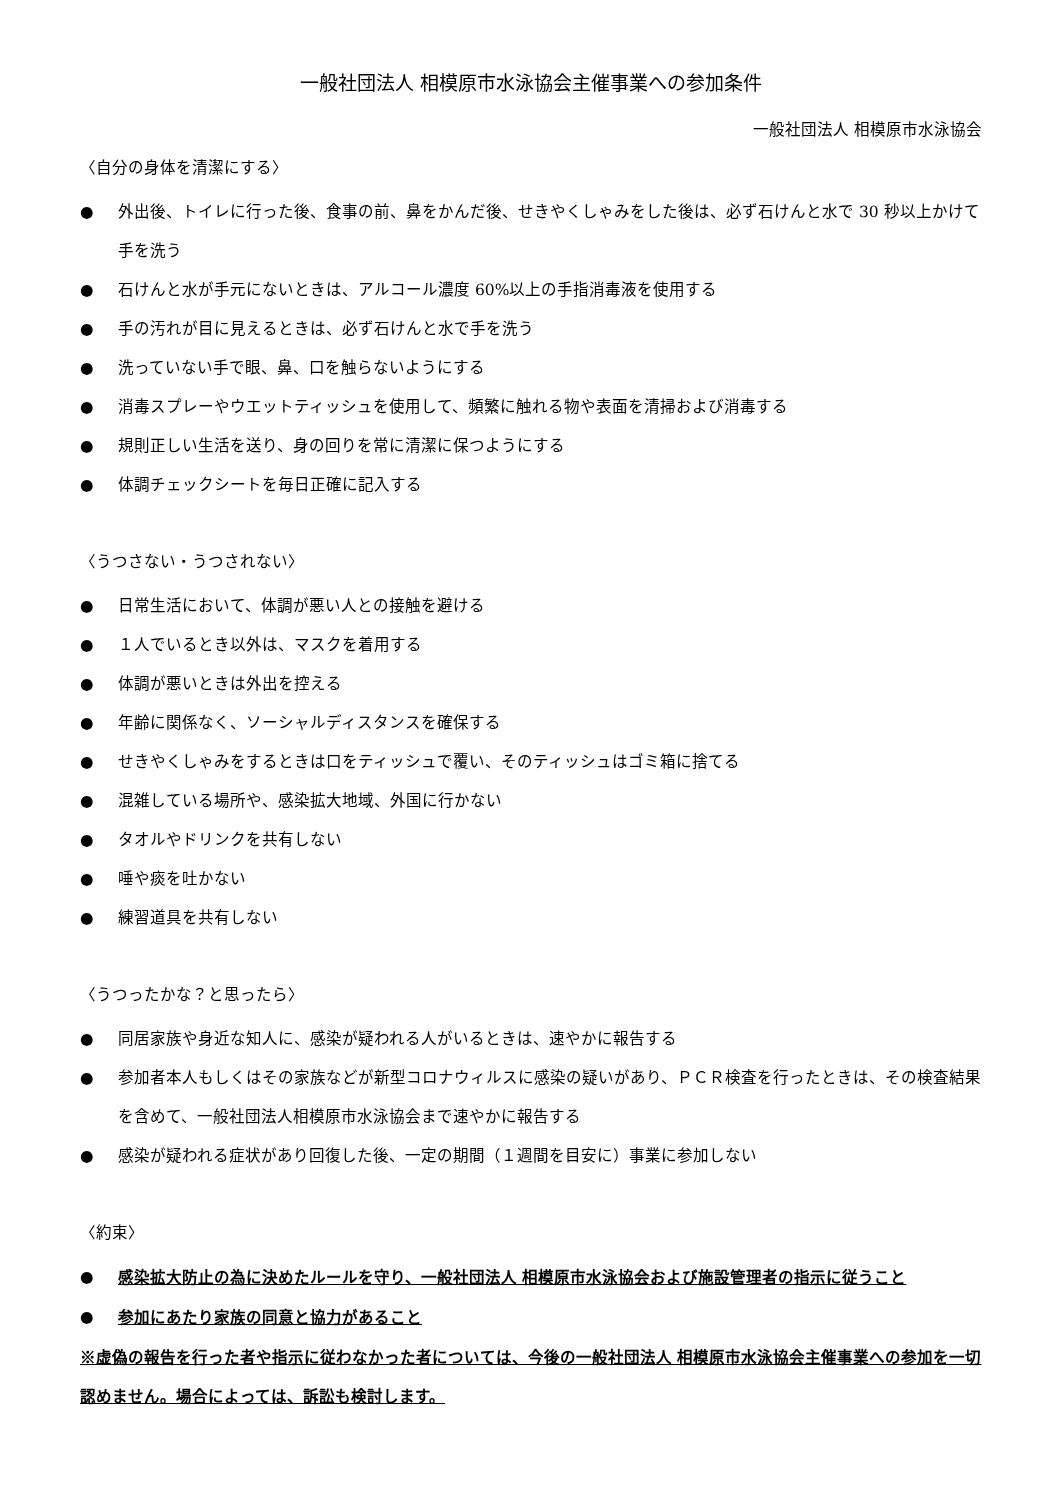一般社団法人 相模原市水泳協会主催事業への参加条件
一般社団法人 相模原市水泳協会
〈自分の身体を清潔にする〉
● 外出後、トイレに行った後、食事の前、鼻をかんだ後、せきやくしゃみをした後は、必ず石けんと水で 30 秒以上かけて手を洗う
● 石けんと水が手元にないときは、アルコール濃度 60%以上の手指消毒液を使用する
● 手の汚れが目に見えるときは、必ず石けんと水で手を洗う
● 洗っていない手で眼、鼻、口を触らないようにする
● 消毒スプレーやウエットティッシュを使用して、頻繁に触れる物や表面を清掃および消毒する
● 規則正しい生活を送り、身の回りを常に清潔に保つようにする
● 体調チェックシートを毎日正確に記入する
〈うつさない・うつされない〉
● 日常生活において、体調が悪い人との接触を避ける
● １人でいるとき以外は、マスクを着用する
● 体調が悪いときは外出を控える
● 年齢に関係なく、ソーシャルディスタンスを確保する
● せきやくしゃみをするときは口をティッシュで覆い、そのティッシュはゴミ箱に捨てる
● 混雑している場所や、感染拡大地域、外国に行かない
● タオルやドリンクを共有しない
● 唾や痰を吐かない
● 練習道具を共有しない
〈うつったかな？と思ったら〉
● 同居家族や身近な知人に、感染が疑われる人がいるときは、速やかに報告する
● 参加者本人もしくはその家族などが新型コロナウィルスに感染の疑いがあり、ＰＣＲ検査を行ったときは、その検査結果を含めて、一般社団法人相模原市水泳協会まで速やかに報告する
● 感染が疑われる症状があり回復した後、一定の期間（１週間を目安に）事業に参加しない
〈約束〉
● 感染拡大防止の為に決めたルールを守り、一般社団法人 相模原市水泳協会および施設管理者の指示に従うこと
● 参加にあたり家族の同意と協力があること
※虚偽の報告を行った者や指示に従わなかった者については、今後の一般社団法人 相模原市水泳協会主催事業への参加を一切認めません。場合によっては、訴訟も検討します。